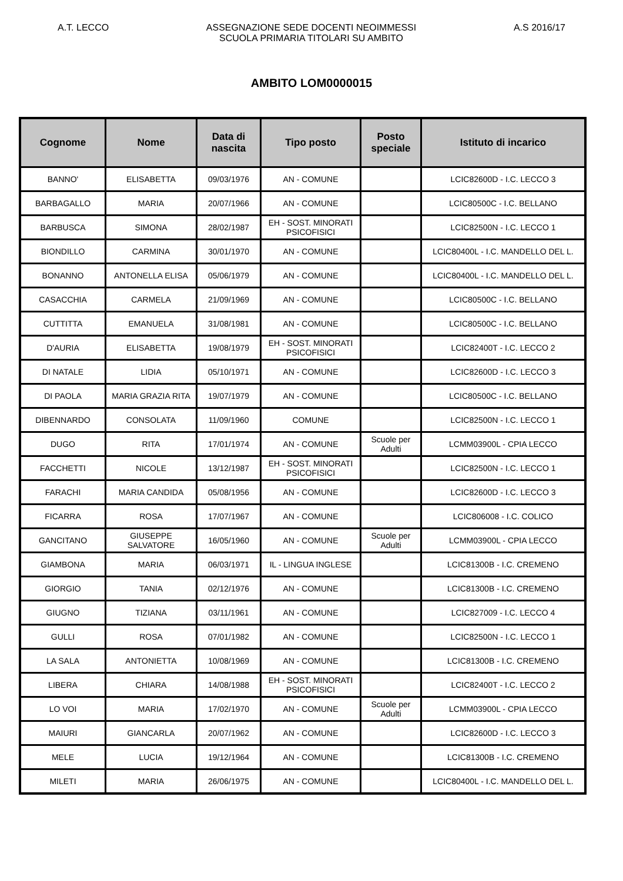A.T. LECCO ASSEGNAZIONE SEDE DOCENTI NEOIMMESSI
SCUOLA PRIMARIA TITOLARI SU AMBITO
A.S 2016/17
AMBITO LOM0000015
| Cognome | Nome | Data di nascita | Tipo posto | Posto speciale | Istituto di incarico |
| --- | --- | --- | --- | --- | --- |
| BANNO' | ELISABETTA | 09/03/1976 | AN - COMUNE | | LCIC82600D - I.C. LECCO 3 |
| BARBAGALLO | MARIA | 20/07/1966 | AN - COMUNE | | LCIC80500C - I.C. BELLANO |
| BARBUSCA | SIMONA | 28/02/1987 | EH - SOST. MINORATI PSICOFISICI | | LCIC82500N - I.C. LECCO 1 |
| BIONDILLO | CARMINA | 30/01/1970 | AN - COMUNE | | LCIC80400L - I.C. MANDELLO DEL L. |
| BONANNO | ANTONELLA ELISA | 05/06/1979 | AN - COMUNE | | LCIC80400L - I.C. MANDELLO DEL L. |
| CASACCHIA | CARMELA | 21/09/1969 | AN - COMUNE | | LCIC80500C - I.C. BELLANO |
| CUTTITTA | EMANUELA | 31/08/1981 | AN - COMUNE | | LCIC80500C - I.C. BELLANO |
| D'AURIA | ELISABETTA | 19/08/1979 | EH - SOST. MINORATI PSICOFISICI | | LCIC82400T - I.C. LECCO 2 |
| DI NATALE | LIDIA | 05/10/1971 | AN - COMUNE | | LCIC82600D - I.C. LECCO 3 |
| DI PAOLA | MARIA GRAZIA RITA | 19/07/1979 | AN - COMUNE | | LCIC80500C - I.C. BELLANO |
| DIBENNARDO | CONSOLATA | 11/09/1960 | COMUNE | | LCIC82500N - I.C. LECCO 1 |
| DUGO | RITA | 17/01/1974 | AN - COMUNE | Scuole per Adulti | LCMM03900L - CPIA LECCO |
| FACCHETTI | NICOLE | 13/12/1987 | EH - SOST. MINORATI PSICOFISICI | | LCIC82500N - I.C. LECCO 1 |
| FARACHI | MARIA CANDIDA | 05/08/1956 | AN - COMUNE | | LCIC82600D - I.C. LECCO 3 |
| FICARRA | ROSA | 17/07/1967 | AN - COMUNE | | LCIC806008 - I.C. COLICO |
| GANCITANO | GIUSEPPE SALVATORE | 16/05/1960 | AN - COMUNE | Scuole per Adulti | LCMM03900L - CPIA LECCO |
| GIAMBONA | MARIA | 06/03/1971 | IL - LINGUA INGLESE | | LCIC81300B - I.C. CREMENO |
| GIORGIO | TANIA | 02/12/1976 | AN - COMUNE | | LCIC81300B - I.C. CREMENO |
| GIUGNO | TIZIANA | 03/11/1961 | AN - COMUNE | | LCIC827009 - I.C. LECCO 4 |
| GULLI | ROSA | 07/01/1982 | AN - COMUNE | | LCIC82500N - I.C. LECCO 1 |
| LA SALA | ANTONIETTA | 10/08/1969 | AN - COMUNE | | LCIC81300B - I.C. CREMENO |
| LIBERA | CHIARA | 14/08/1988 | EH - SOST. MINORATI PSICOFISICI | | LCIC82400T - I.C. LECCO 2 |
| LO VOI | MARIA | 17/02/1970 | AN - COMUNE | Scuole per Adulti | LCMM03900L - CPIA LECCO |
| MAIURI | GIANCARLA | 20/07/1962 | AN - COMUNE | | LCIC82600D - I.C. LECCO 3 |
| MELE | LUCIA | 19/12/1964 | AN - COMUNE | | LCIC81300B - I.C. CREMENO |
| MILETI | MARIA | 26/06/1975 | AN - COMUNE | | LCIC80400L - I.C. MANDELLO DEL L. |